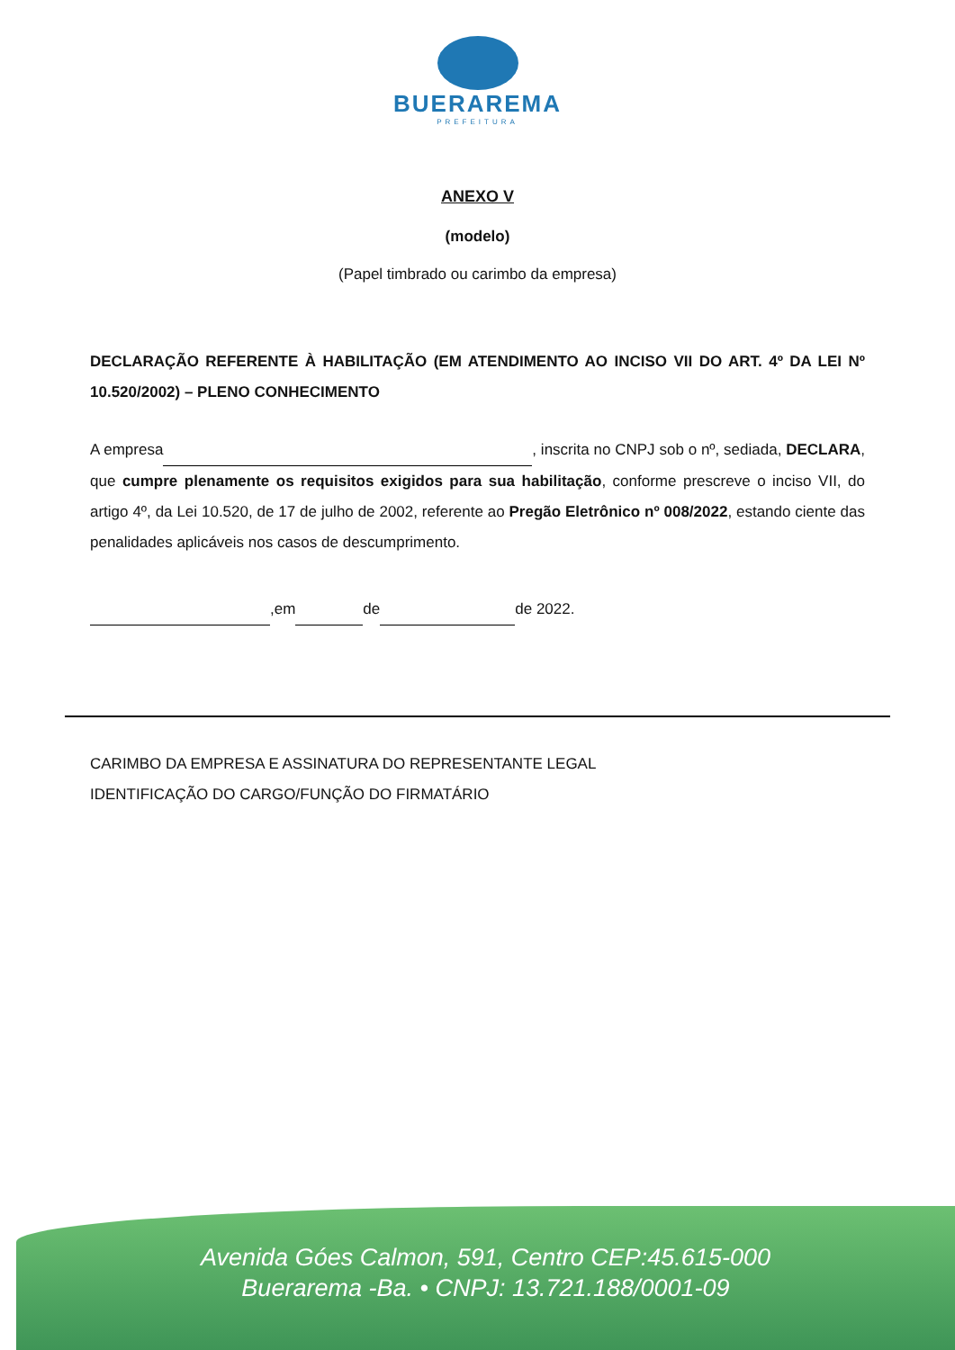BUERAREMA
PREFEITURA
ANEXO V
(modelo)
(Papel timbrado ou carimbo da empresa)
DECLARAÇÃO REFERENTE À HABILITAÇÃO (EM ATENDIMENTO AO INCISO VII DO ART. 4º DA LEI Nº 10.520/2002) – PLENO CONHECIMENTO
A empresa , inscrita no CNPJ sob o nº, sediada, DECLARA, que cumpre plenamente os requisitos exigidos para sua habilitação, conforme prescreve o inciso VII, do artigo 4º, da Lei 10.520, de 17 de julho de 2002, referente ao Pregão Eletrônico nº 008/2022, estando ciente das penalidades aplicáveis nos casos de descumprimento.
,em de de 2022.
CARIMBO DA EMPRESA E ASSINATURA DO REPRESENTANTE LEGAL
IDENTIFICAÇÃO DO CARGO/FUNÇÃO DO FIRMATÁRIO
Avenida Góes Calmon, 591, Centro CEP:45.615-000
Buerarema -Ba. • CNPJ: 13.721.188/0001-09